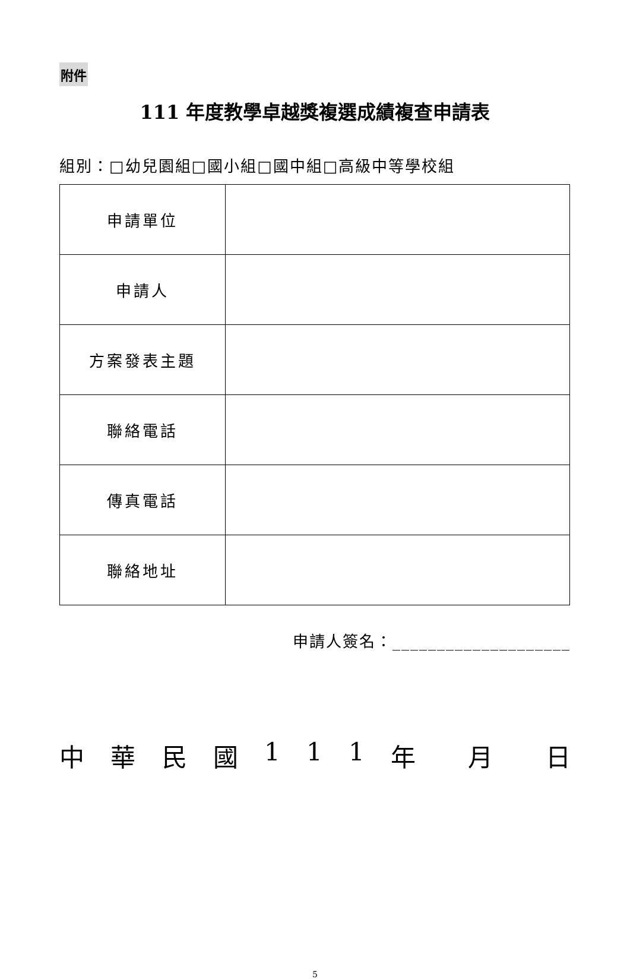附件
111 年度教學卓越獎複選成績複查申請表
組別：□幼兒園組□國小組□國中組□高級中等學校組
| 申請單位 | |
| 申請人 | |
| 方案發表主題 | |
| 聯絡電話 | |
| 傳真電話 | |
| 聯絡地址 | |
申請人簽名：____________________
中華民國 111 年 月 日
5